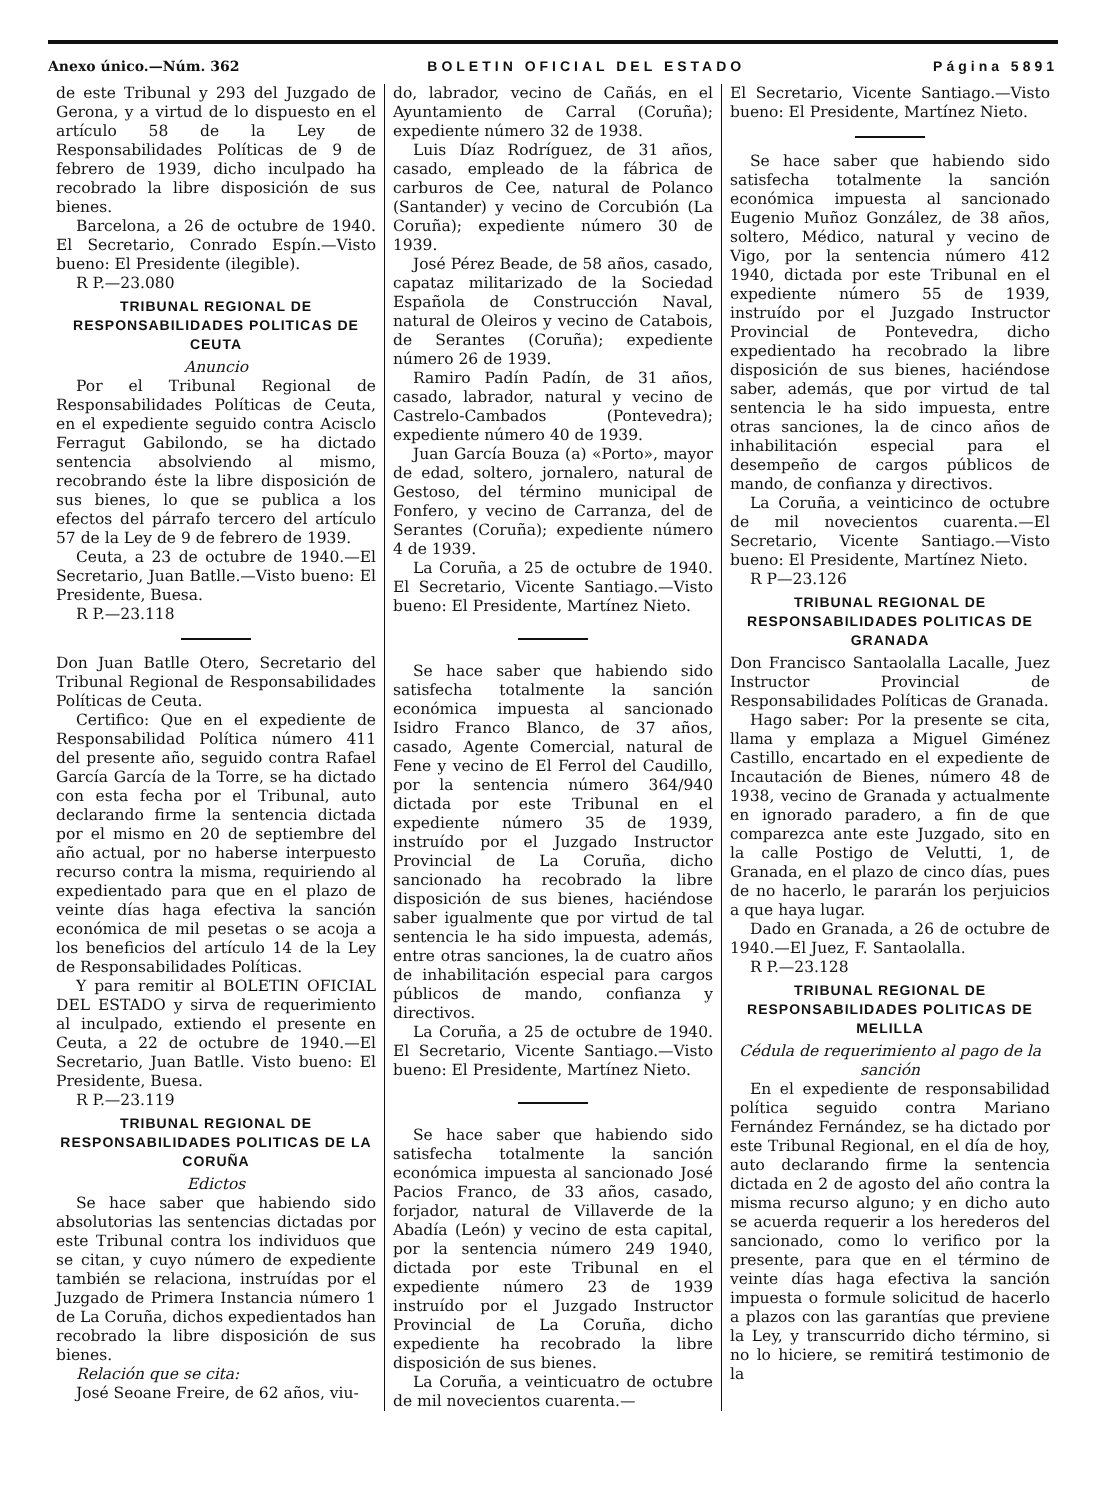Anexo único.—Núm. 362 BOLETIN OFICIAL DEL ESTADO Página 5891
de este Tribunal y 293 del Juzgado de Gerona, y a virtud de lo dispuesto en el artículo 58 de la Ley de Responsabilidades Políticas de 9 de febrero de 1939, dicho inculpado ha recobrado la libre disposición de sus bienes.
Barcelona, a 26 de octubre de 1940. El Secretario, Conrado Espín.—Visto bueno: El Presidente (ilegible).
R P.—23.080
TRIBUNAL REGIONAL DE RESPONSABILIDADES POLITICAS DE CEUTA
Anuncio
Por el Tribunal Regional de Responsabilidades Políticas de Ceuta, en el expediente seguido contra Acisclo Ferragut Gabilondo, se ha dictado sentencia absolviendo al mismo, recobrando éste la libre disposición de sus bienes, lo que se publica a los efectos del párrafo tercero del artículo 57 de la Ley de 9 de febrero de 1939.
Ceuta, a 23 de octubre de 1940.—El Secretario, Juan Batlle.—Visto bueno: El Presidente, Buesa.
R P.—23.118
Don Juan Batlle Otero, Secretario del Tribunal Regional de Responsabilidades Políticas de Ceuta.
Certifico: Que en el expediente de Responsabilidad Política número 411 del presente año, seguido contra Rafael García García de la Torre, se ha dictado con esta fecha por el Tribunal, auto declarando firme la sentencia dictada por el mismo en 20 de septiembre del año actual, por no haberse interpuesto recurso contra la misma, requiriendo al expedientado para que en el plazo de veinte días haga efectiva la sanción económica de mil pesetas o se acoja a los beneficios del artículo 14 de la Ley de Responsabilidades Políticas.
Y para remitir al BOLETIN OFICIAL DEL ESTADO y sirva de requerimiento al inculpado, extiendo el presente en Ceuta, a 22 de octubre de 1940.—El Secretario, Juan Batlle. Visto bueno: El Presidente, Buesa.
R P.—23.119
TRIBUNAL REGIONAL DE RESPONSABILIDADES POLITICAS DE LA CORUÑA
Edictos
Se hace saber que habiendo sido absolutorias las sentencias dictadas por este Tribunal contra los individuos que se citan, y cuyo número de expediente también se relaciona, instruídas por el Juzgado de Primera Instancia número 1 de La Coruña, dichos expedientados han recobrado la libre disposición de sus bienes.
Relación que se cita:
José Seoane Freire, de 62 años, viu-
do, labrador, vecino de Cañás, en el Ayuntamiento de Carral (Coruña); expediente número 32 de 1938.
Luis Díaz Rodríguez, de 31 años, casado, empleado de la fábrica de carburos de Cee, natural de Polanco (Santander) y vecino de Corcubión (La Coruña); expediente número 30 de 1939.
José Pérez Beade, de 58 años, casado, capataz militarizado de la Sociedad Española de Construcción Naval, natural de Oleiros y vecino de Catabois, de Serantes (Coruña); expediente número 26 de 1939.
Ramiro Padín Padín, de 31 años, casado, labrador, natural y vecino de Castrelo-Cambados (Pontevedra); expediente número 40 de 1939.
Juan García Bouza (a) «Porto», mayor de edad, soltero, jornalero, natural de Gestoso, del término municipal de Fonfero, y vecino de Carranza, del de Serantes (Coruña); expediente número 4 de 1939.
La Coruña, a 25 de octubre de 1940. El Secretario, Vicente Santiago.—Visto bueno: El Presidente, Martínez Nieto.
Se hace saber que habiendo sido satisfecha totalmente la sanción económica impuesta al sancionado Isidro Franco Blanco, de 37 años, casado, Agente Comercial, natural de Fene y vecino de El Ferrol del Caudillo, por la sentencia número 364/940 dictada por este Tribunal en el expediente número 35 de 1939, instruído por el Juzgado Instructor Provincial de La Coruña, dicho sancionado ha recobrado la libre disposición de sus bienes, haciéndose saber igualmente que por virtud de tal sentencia le ha sido impuesta, además, entre otras sanciones, la de cuatro años de inhabilitación especial para cargos públicos de mando, confianza y directivos.
La Coruña, a 25 de octubre de 1940. El Secretario, Vicente Santiago.—Visto bueno: El Presidente, Martínez Nieto.
Se hace saber que habiendo sido satisfecha totalmente la sanción económica impuesta al sancionado José Pacios Franco, de 33 años, casado, forjador, natural de Villaverde de la Abadía (León) y vecino de esta capital, por la sentencia número 249 1940, dictada por este Tribunal en el expediente número 23 de 1939 instruído por el Juzgado Instructor Provincial de La Coruña, dicho expediente ha recobrado la libre disposición de sus bienes.
La Coruña, a veinticuatro de octubre de mil novecientos cuarenta.—
El Secretario, Vicente Santiago.—Visto bueno: El Presidente, Martínez Nieto.
Se hace saber que habiendo sido satisfecha totalmente la sanción económica impuesta al sancionado Eugenio Muñoz González, de 38 años, soltero, Médico, natural y vecino de Vigo, por la sentencia número 412 1940, dictada por este Tribunal en el expediente número 55 de 1939, instruído por el Juzgado Instructor Provincial de Pontevedra, dicho expedientado ha recobrado la libre disposición de sus bienes, haciéndose saber, además, que por virtud de tal sentencia le ha sido impuesta, entre otras sanciones, la de cinco años de inhabilitación especial para el desempeño de cargos públicos de mando, de confianza y directivos.
La Coruña, a veinticinco de octubre de mil novecientos cuarenta.—El Secretario, Vicente Santiago.—Visto bueno: El Presidente, Martínez Nieto.
R P—23.126
TRIBUNAL REGIONAL DE RESPONSABILIDADES POLITICAS DE GRANADA
Don Francisco Santaolalla Lacalle, Juez Instructor Provincial de Responsabilidades Políticas de Granada.
Hago saber: Por la presente se cita, llama y emplaza a Miguel Giménez Castillo, encartado en el expediente de Incautación de Bienes, número 48 de 1938, vecino de Granada y actualmente en ignorado paradero, a fin de que comparezca ante este Juzgado, sito en la calle Postigo de Velutti, 1, de Granada, en el plazo de cinco días, pues de no hacerlo, le pararán los perjuicios a que haya lugar.
Dado en Granada, a 26 de octubre de 1940.—El Juez, F. Santaolalla.
R P.—23.128
TRIBUNAL REGIONAL DE RESPONSABILIDADES POLITICAS DE MELILLA
Cédula de requerimiento al pago de la sanción
En el expediente de responsabilidad política seguido contra Mariano Fernández Fernández, se ha dictado por este Tribunal Regional, en el día de hoy, auto declarando firme la sentencia dictada en 2 de agosto del año contra la misma recurso alguno; y en dicho auto se acuerda requerir a los herederos del sancionado, como lo verifico por la presente, para que en el término de veinte días haga efectiva la sanción impuesta o formule solicitud de hacerlo a plazos con las garantías que previene la Ley, y transcurrido dicho término, si no lo hiciere, se remitirá testimonio de la